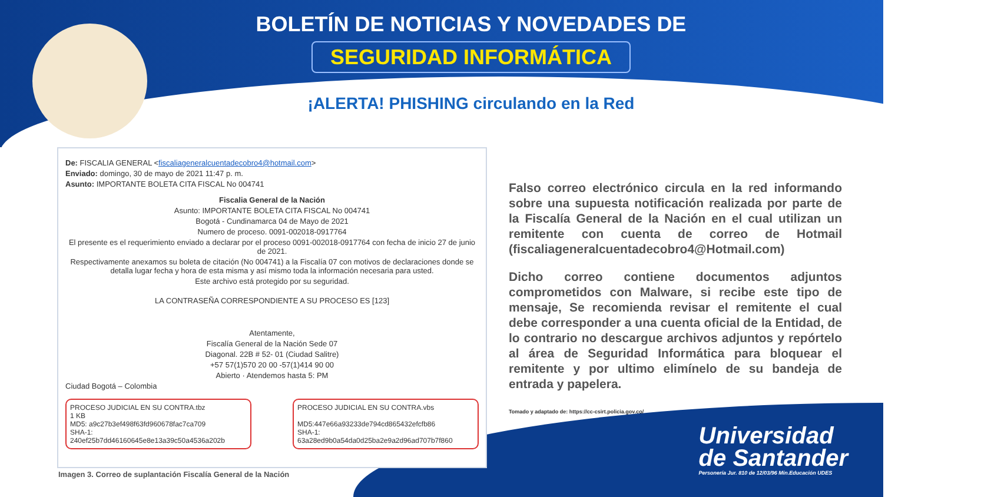BOLETÍN DE NOTICIAS Y NOVEDADES DE
SEGURIDAD INFORMÁTICA
¡ALERTA! PHISHING circulando en la Red
De: FISCALIA GENERAL <fiscaliageneralcuentadecobro4@hotmail.com>
Enviado: domingo, 30 de mayo de 2021 11:47 p. m.
Asunto: IMPORTANTE BOLETA CITA FISCAL No 004741
Fiscalia General de la Nación
Asunto: IMPORTANTE BOLETA CITA FISCAL No 004741
Bogotá - Cundinamarca 04 de Mayo de 2021
Numero de proceso. 0091-002018-0917764
El presente es el requerimiento enviado a declarar por el proceso 0091-002018-0917764 con fecha de inicio 27 de junio de 2021.
Respectivamente anexamos su boleta de citación (No 004741) a la Fiscalía 07 con motivos de declaraciones donde se detalla lugar fecha y hora de esta misma y así mismo toda la información necesaria para usted.
Este archivo está protegido por su seguridad.
LA CONTRASEÑA CORRESPONDIENTE A SU PROCESO ES [123]
Atentamente,
Fiscalía General de la Nación Sede 07
Diagonal. 22B # 52- 01 (Ciudad Salitre)
+57 57(1)570 20 00 -57(1)414 90 00
Abierto · Atendemos hasta 5: PM
Ciudad Bogotá – Colombia
PROCESO JUDICIAL EN SU CONTRA.tbz
1 KB
MD5: a9c27b3ef498f63fd960678fac7ca709
SHA-1: 240ef25b7dd46160645e8e13a39c50a4536a202b
PROCESO JUDICIAL EN SU CONTRA.vbs
MD5:447e66a93233de794cd865432efcfb86
SHA-1: 63a28ed9b0a54da0d25ba2e9a2d96ad707b7f860
Imagen 3. Correo de suplantación Fiscalía General de la Nación
Falso correo electrónico circula en la red informando sobre una supuesta notificación realizada por parte de la Fiscalía General de la Nación en el cual utilizan un remitente con cuenta de correo de Hotmail (fiscaliageneralcuentadecobro4@Hotmail.com)
Dicho correo contiene documentos adjuntos comprometidos con Malware, si recibe este tipo de mensaje, Se recomienda revisar el remitente el cual debe corresponder a una cuenta oficial de la Entidad, de lo contrario no descargue archivos adjuntos y repórtelo al área de Seguridad Informática para bloquear el remitente y por ultimo elimínelo de su bandeja de entrada y papelera.
Tomado y adaptado de: https://cc-csirt.policia.gov.co/
Universidad
de Santander
Personería Jur. 810 de 12/03/96 Min.Educación UDES